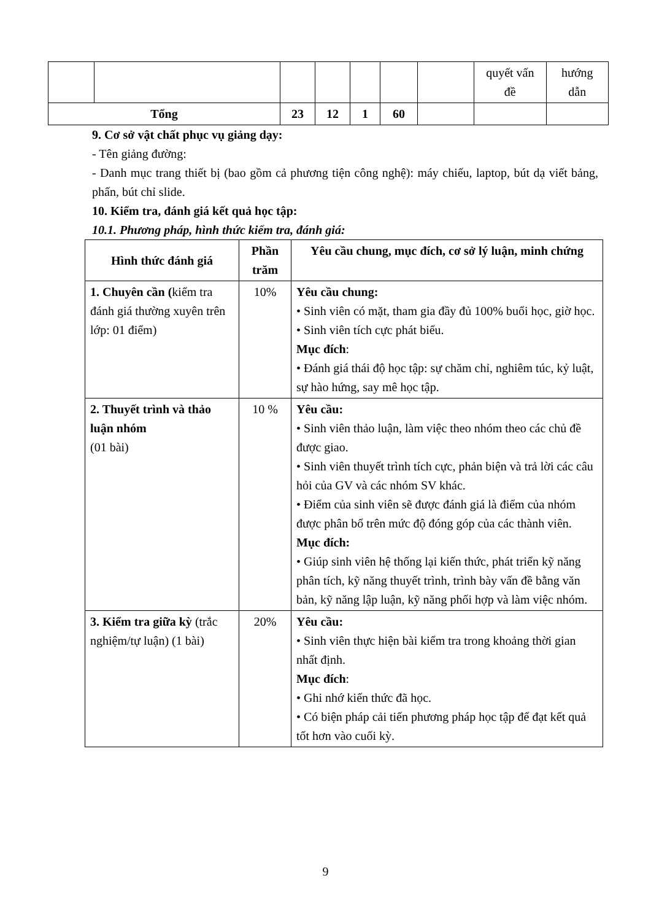| | | | | | | | quyết vấn đề | hướng dẫn |
| Tổng | | 23 | 12 | 1 | 60 | | | |
9. Cơ sở vật chất phục vụ giảng dạy:
- Tên giảng đường:
- Danh mục trang thiết bị (bao gồm cả phương tiện công nghệ): máy chiếu, laptop, bút dạ viết bảng, phấn, bút chỉ slide.
10. Kiểm tra, đánh giá kết quả học tập:
10.1. Phương pháp, hình thức kiểm tra, đánh giá:
| Hình thức đánh giá | Phần trăm | Yêu cầu chung, mục đích, cơ sở lý luận, minh chứng |
| --- | --- | --- |
| 1. Chuyên cần ( kiểm tra đánh giá thường xuyên trên lớp: 01 điểm) | 10% | Yêu cầu chung: • Sinh viên có mặt, tham gia đầy đủ 100% buổi học, giờ học. • Sinh viên tích cực phát biểu. Mục đích : • Đánh giá thái độ học tập: sự chăm chỉ, nghiêm túc, kỷ luật, sự hào hứng, say mê học tập. |
| 2. Thuyết trình và thảo luận nhóm (01 bài) | 10 % | Yêu cầu: • Sinh viên thảo luận, làm việc theo nhóm theo các chủ đề được giao. • Sinh viên thuyết trình tích cực, phản biện và trả lời các câu hỏi của GV và các nhóm SV khác. • Điểm của sinh viên sẽ được đánh giá là điểm của nhóm được phân bổ trên mức độ đóng góp của các thành viên. Mục đích: • Giúp sinh viên hệ thống lại kiến thức, phát triển kỹ năng phân tích, kỹ năng thuyết trình, trình bày vấn đề bằng văn bản, kỹ năng lập luận, kỹ năng phối hợp và làm việc nhóm. |
| 3. Kiểm tra giữa kỳ (trắc nghiệm/tự luận) (1 bài) | 20% | Yêu cầu: • Sinh viên thực hiện bài kiểm tra trong khoảng thời gian nhất định. Mục đích : • Ghi nhớ kiến thức đã học. • Có biện pháp cải tiến phương pháp học tập để đạt kết quả tốt hơn vào cuối kỳ. |
9